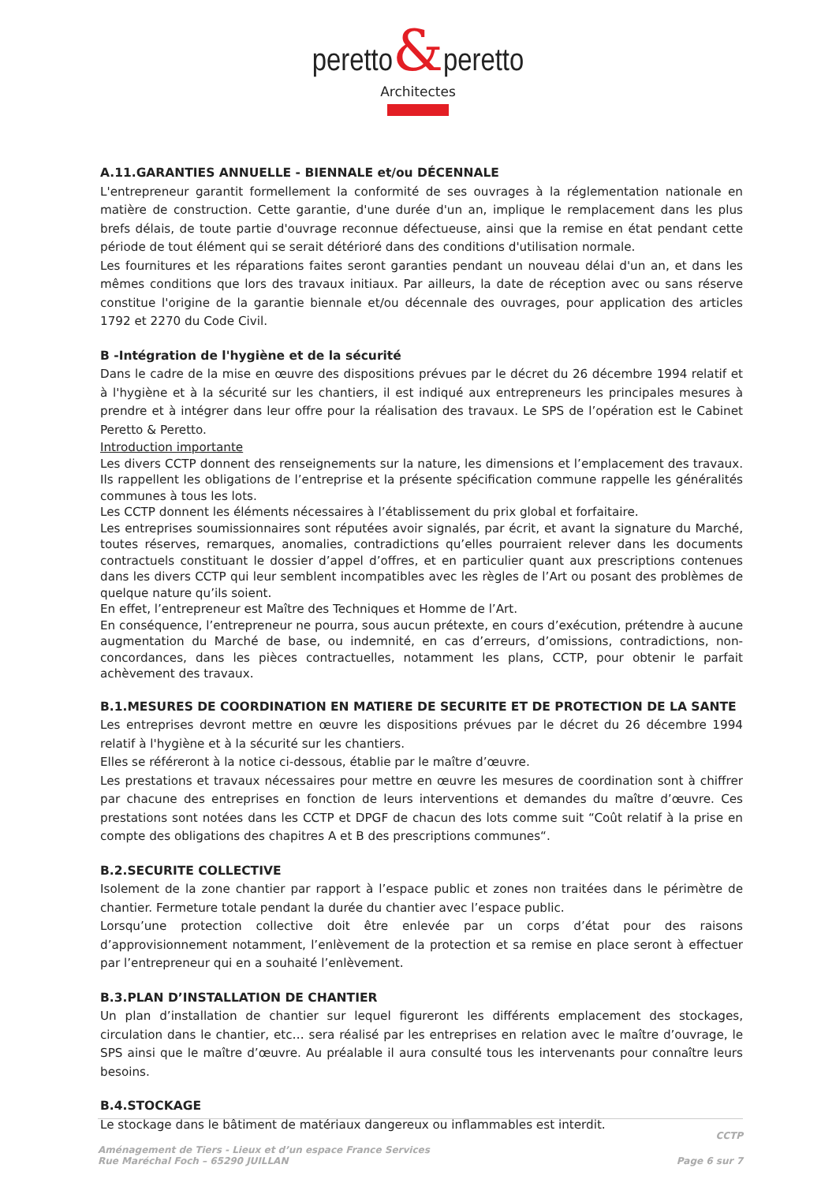peretto&peretto
Architectes
A.11.GARANTIES ANNUELLE - BIENNALE et/ou DÉCENNALE
L'entrepreneur garantit formellement la conformité de ses ouvrages à la réglementation nationale en matière de construction. Cette garantie, d'une durée d'un an, implique le remplacement dans les plus brefs délais, de toute partie d'ouvrage reconnue défectueuse, ainsi que la remise en état pendant cette période de tout élément qui se serait détérioré dans des conditions d'utilisation normale.
Les fournitures et les réparations faites seront garanties pendant un nouveau délai d'un an, et dans les mêmes conditions que lors des travaux initiaux. Par ailleurs, la date de réception avec ou sans réserve constitue l'origine de la garantie biennale et/ou décennale des ouvrages, pour application des articles 1792 et 2270 du Code Civil.
B -Intégration de l'hygiène et de la sécurité
Dans le cadre de la mise en œuvre des dispositions prévues par le décret du 26 décembre 1994 relatif et à l'hygiène et à la sécurité sur les chantiers, il est indiqué aux entrepreneurs les principales mesures à prendre et à intégrer dans leur offre pour la réalisation des travaux. Le SPS de l’opération est le Cabinet Peretto & Peretto.
Introduction importante
Les divers CCTP donnent des renseignements sur la nature, les dimensions et l’emplacement des travaux. Ils rappellent les obligations de l’entreprise et la présente spécification commune rappelle les généralités communes à tous les lots.
Les CCTP donnent les éléments nécessaires à l’établissement du prix global et forfaitaire.
Les entreprises soumissionnaires sont réputées avoir signalés, par écrit, et avant la signature du Marché, toutes réserves, remarques, anomalies, contradictions qu’elles pourraient relever dans les documents contractuels constituant le dossier d’appel d’offres, et en particulier quant aux prescriptions contenues dans les divers CCTP qui leur semblent incompatibles avec les règles de l’Art ou posant des problèmes de quelque nature qu’ils soient.
En effet, l’entrepreneur est Maître des Techniques et Homme de l’Art.
En conséquence, l’entrepreneur ne pourra, sous aucun prétexte, en cours d’exécution, prétendre à aucune augmentation du Marché de base, ou indemnité, en cas d’erreurs, d’omissions, contradictions, non-concordances, dans les pièces contractuelles, notamment les plans, CCTP, pour obtenir le parfait achèvement des travaux.
B.1.MESURES DE COORDINATION EN MATIERE DE SECURITE ET DE PROTECTION DE LA SANTE
Les entreprises devront mettre en œuvre les dispositions prévues par le décret du 26 décembre 1994 relatif à l'hygiène et à la sécurité sur les chantiers.
Elles se référeront à la notice ci-dessous, établie par le maître d’œuvre.
Les prestations et travaux nécessaires pour mettre en œuvre les mesures de coordination sont à chiffrer par chacune des entreprises en fonction de leurs interventions et demandes du maître d’œuvre. Ces prestations sont notées dans les CCTP et DPGF de chacun des lots comme suit “Coût relatif à la prise en compte des obligations des chapitres A et B des prescriptions communes“.
B.2.SECURITE COLLECTIVE
Isolement de la zone chantier par rapport à l’espace public et zones non traitées dans le périmètre de chantier. Fermeture totale pendant la durée du chantier avec l’espace public.
Lorsqu’une protection collective doit être enlevée par un corps d’état pour des raisons d’approvisionnement notamment, l’enlèvement de la protection et sa remise en place seront à effectuer par l’entrepreneur qui en a souhaité l’enlèvement.
B.3.PLAN D’INSTALLATION DE CHANTIER
Un plan d’installation de chantier sur lequel figureront les différents emplacement des stockages, circulation dans le chantier, etc… sera réalisé par les entreprises en relation avec le maître d’ouvrage, le SPS ainsi que le maître d’œuvre. Au préalable il aura consulté tous les intervenants pour connaître leurs besoins.
B.4.STOCKAGE
Le stockage dans le bâtiment de matériaux dangereux ou inflammables est interdit.
CCTP
Aménagement de Tiers - Lieux et d’un espace France Services
Rue Maréchal Foch – 65290 JUILLAN
Page 6 sur 7